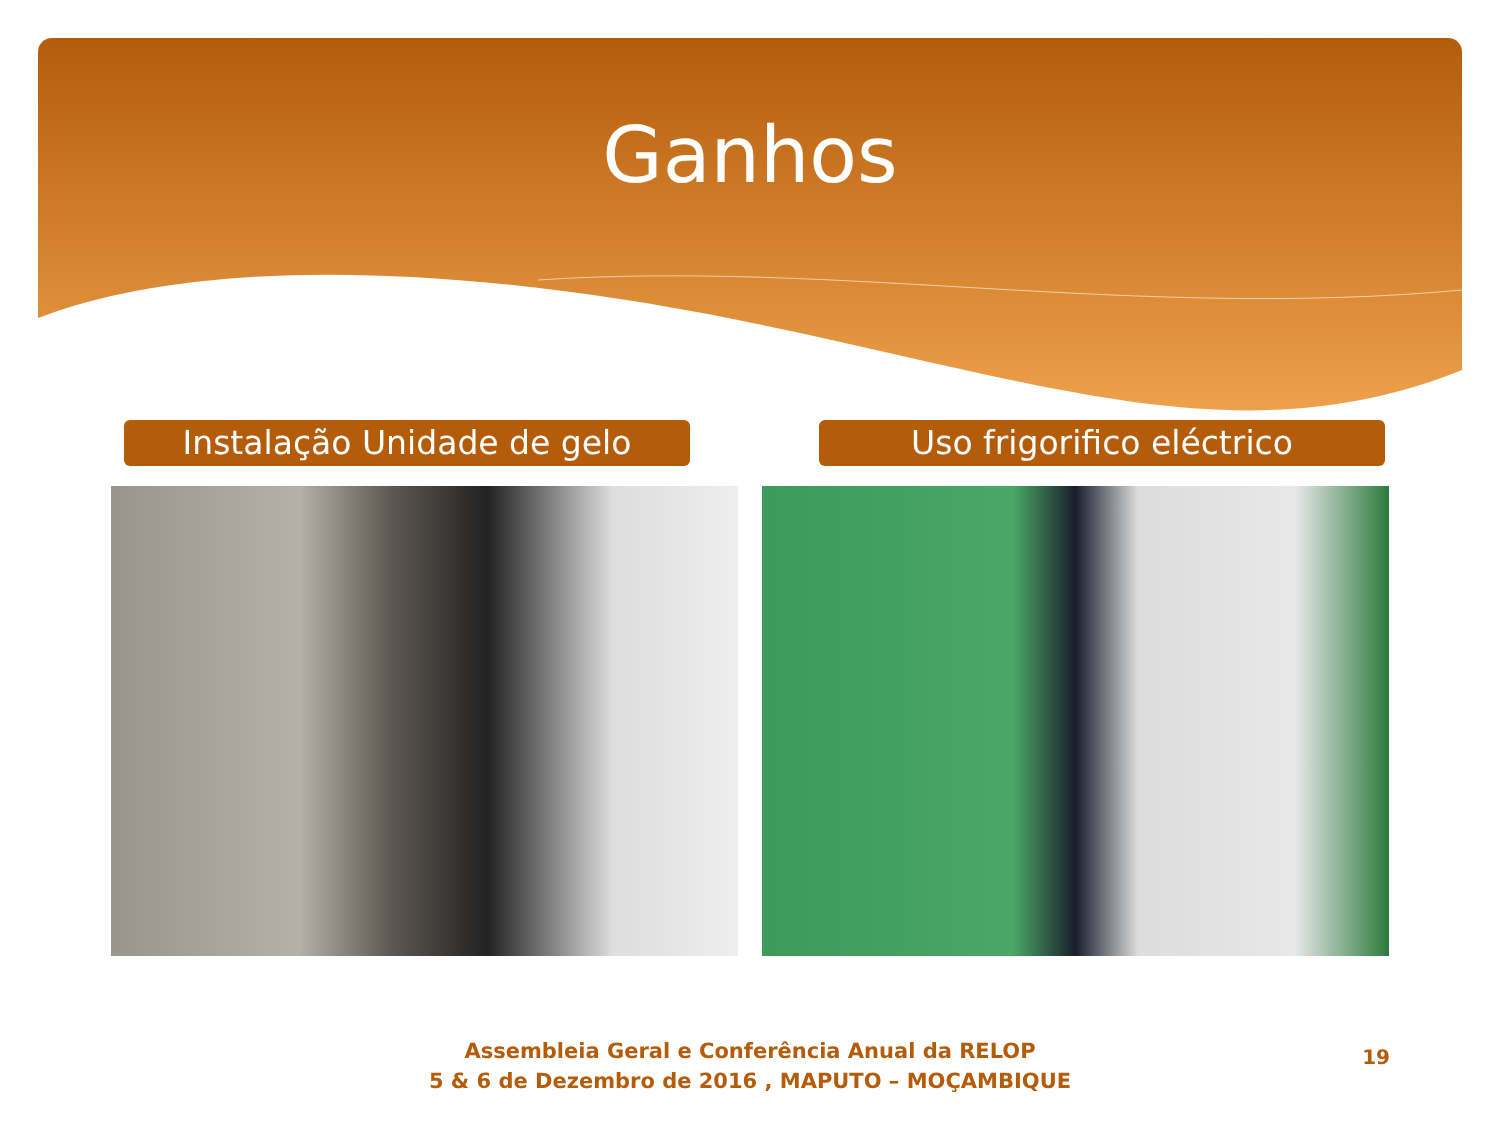Ganhos
Instalação Unidade de gelo Uso frigorifico eléctrico
Assembleia Geral e Conferência Anual da RELOP
5 & 6 de Dezembro de 2016 , MAPUTO – MOÇAMBIQUE
19